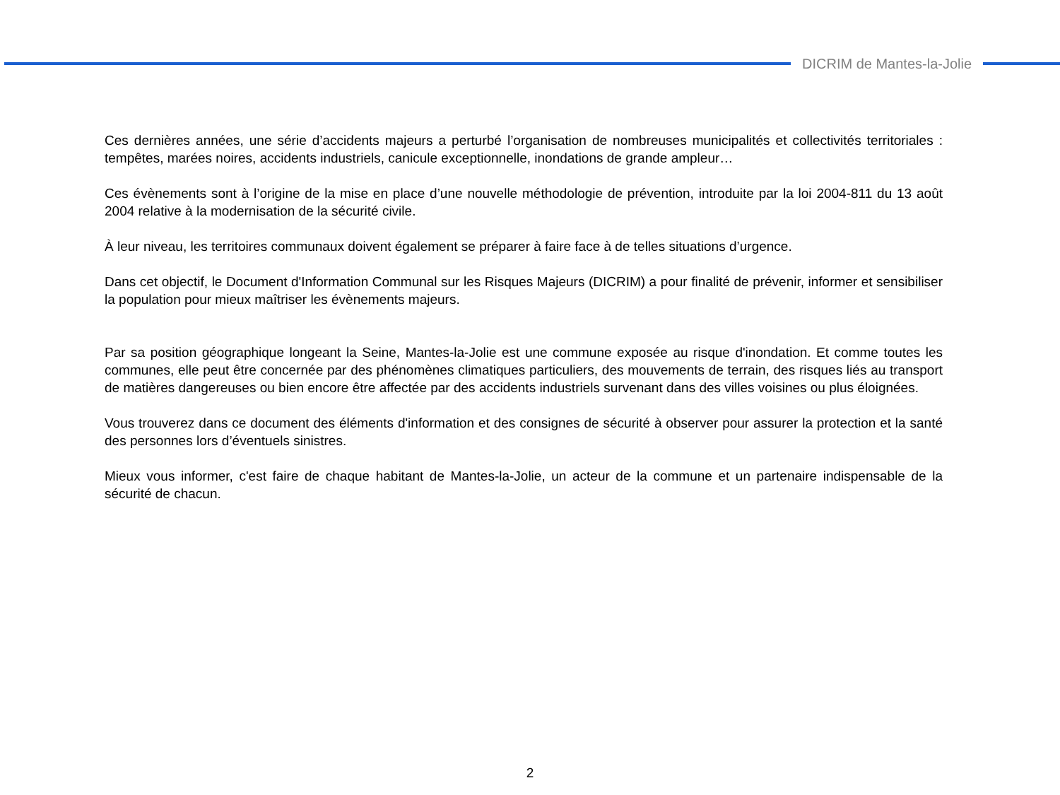DICRIM de Mantes-la-Jolie
Ces dernières années, une série d’accidents majeurs a perturbé l’organisation de nombreuses municipalités et collectivités territoriales : tempêtes, marées noires, accidents industriels, canicule exceptionnelle, inondations de grande ampleur…
Ces évènements sont à l’origine de la mise en place d’une nouvelle méthodologie de prévention, introduite par la loi 2004-811 du 13 août 2004 relative à la modernisation de la sécurité civile.
À leur niveau, les territoires communaux doivent également se préparer à faire face à de telles situations d’urgence.
Dans cet objectif, le Document d'Information Communal sur les Risques Majeurs (DICRIM) a pour finalité de prévenir, informer et sensibiliser la population pour mieux maîtriser les évènements majeurs.
Par sa position géographique longeant la Seine, Mantes-la-Jolie est une commune exposée au risque d'inondation. Et comme toutes les communes, elle peut être concernée par des phénomènes climatiques particuliers, des mouvements de terrain, des risques liés au transport de matières dangereuses ou bien encore être affectée par des accidents industriels survenant dans des villes voisines ou plus éloignées.
Vous trouverez dans ce document des éléments d'information et des consignes de sécurité à observer pour assurer la protection et la santé des personnes lors d’éventuels sinistres.
Mieux vous informer, c'est faire de chaque habitant de Mantes-la-Jolie, un acteur de la commune et un partenaire indispensable de la sécurité de chacun.
2